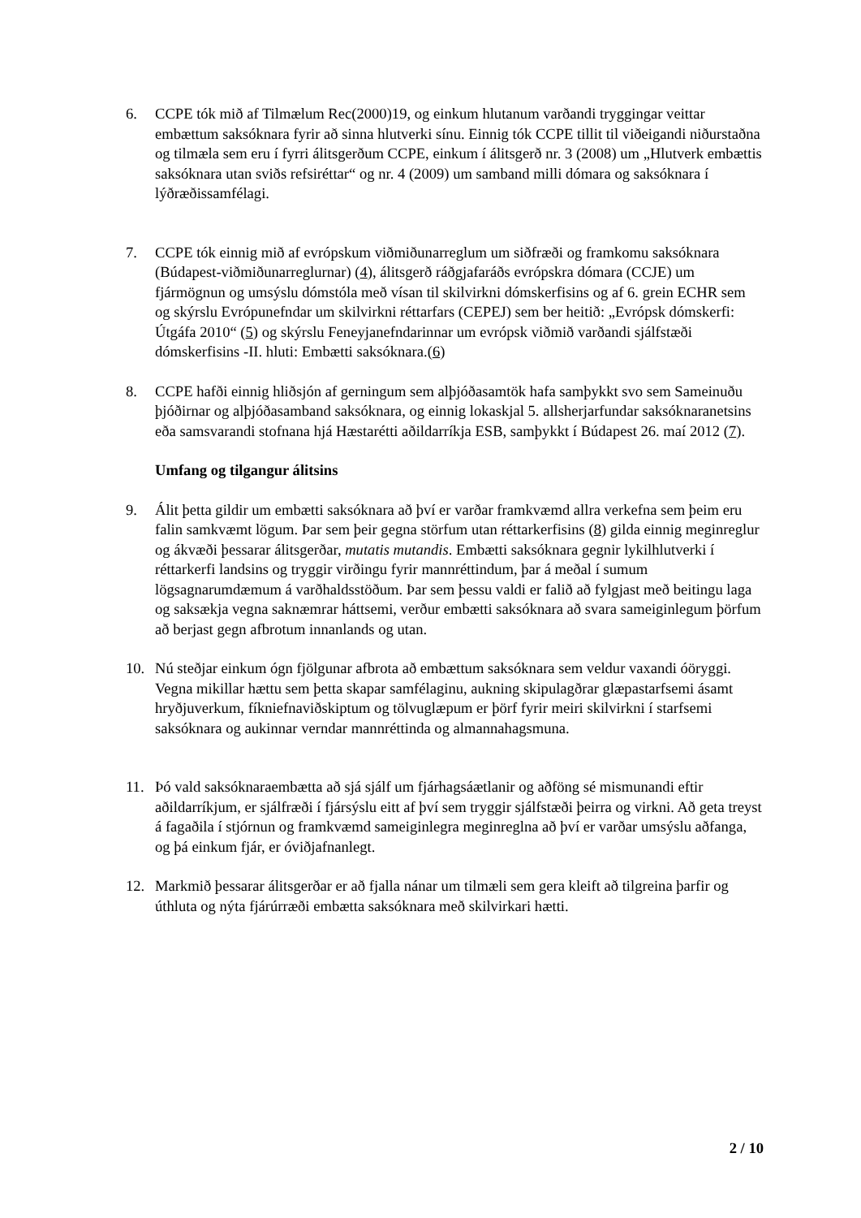6. CCPE tók mið af Tilmælum Rec(2000)19, og einkum hlutanum varðandi tryggingar veittar embættum saksóknara fyrir að sinna hlutverki sínu. Einnig tók CCPE tillit til viðeigandi niðurstaðna og tilmæla sem eru í fyrri álitsgerðum CCPE, einkum í álitsgerð nr. 3 (2008) um „Hlutverk embættis saksóknara utan sviðs refsiréttar“ og nr. 4 (2009) um samband milli dómara og saksóknara í lýðræðissamfélagi.
7. CCPE tók einnig mið af evrópskum viðmiðunarreglum um siðfræði og framkomu saksóknara (Búdapest-viðmiðunarreglurnar) (4), álitsgerð ráðgjafaráðs evrópskra dómara (CCJE) um fjármögnun og umsýslu dómstóla með vísan til skilvirkni dómskerfisins og af 6. grein ECHR sem og skýrslu Evrópunefndar um skilvirkni réttarfars (CEPEJ) sem ber heitið: „Evrópsk dómskerfi: Útgáfa 2010“ (5) og skýrslu Feneyjanefndarinnar um evrópsk viðmið varðandi sjálfstæði dómskerfisins -II. hluti: Embætti saksóknara.(6)
8. CCPE hafði einnig hliðsjón af gerningum sem alþjóðasamtök hafa samþykkt svo sem Sameinuðu þjóðirnar og alþjóðasamband saksóknara, og einnig lokaskjal 5. allsherjarfundar saksóknaranetsins eða samsvarandi stofnana hjá Hæstarétti aðildarríkja ESB, samþykkt í Búdapest 26. maí 2012 (7).
Umfang og tilgangur álitsins
9. Álit þetta gildir um embætti saksóknara að því er varðar framkvæmd allra verkefna sem þeim eru falin samkvæmt lögum. Þar sem þeir gegna störfum utan réttarkerfisins (8) gilda einnig meginreglur og ákvæði þessarar álitsgerðar, mutatis mutandis. Embætti saksóknara gegnir lykilhlutverki í réttarkerfi landsins og tryggir virðingu fyrir mannréttindum, þar á meðal í sumum lögsagnarumdæmum á varðhaldsstöðum. Þar sem þessu valdi er falið að fylgjast með beitingu laga og saksækja vegna saknæmrar háttsemi, verður embætti saksóknara að svara sameiginlegum þörfum að berjast gegn afbrotum innanlands og utan.
10. Nú steðjar einkum ógn fjölgunar afbrota að embættum saksóknara sem veldur vaxandi óöryggi. Vegna mikillar hættu sem þetta skapar samfélaginu, aukning skipulagðrar glæpastarfsemi ásamt hryðjuverkum, fíkniefnaviðskiptum og tölvuglæpum er þörf fyrir meiri skilvirkni í starfsemi saksóknara og aukinnar verndar mannréttinda og almannahagsmuna.
11. Þó vald saksóknaraembætta að sjá sjálf um fjárhagsáætlanir og aðföng sé mismunandi eftir aðildarríkjum, er sjálfræði í fjársýslu eitt af því sem tryggir sjálfstæði þeirra og virkni. Að geta treyst á fagaðila í stjórnun og framkvæmd sameiginlegra meginreglna að því er varðar umsýslu aðfanga, og þá einkum fjár, er óviðjafnanlegt.
12. Markmið þessarar álitsgerðar er að fjalla nánar um tilmæli sem gera kleift að tilgreina þarfir og úthluta og nýta fjárúrræði embætta saksóknara með skilvirkari hætti.
2 / 10